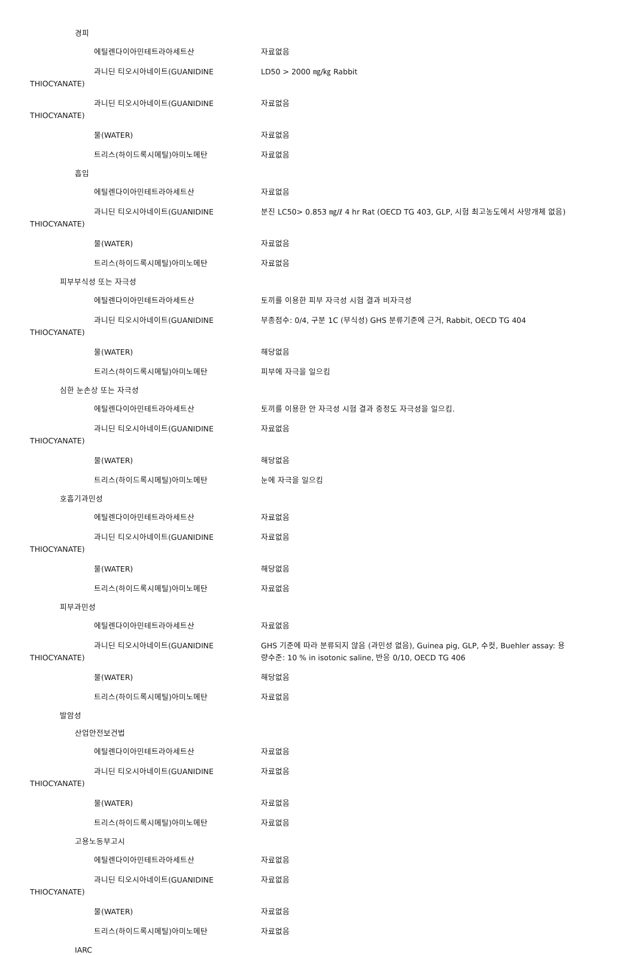경피
에틸렌다이아민테트라아세트산 자료없음
과니딘 티오시아네이트(GUANIDINE
THIOCYANATE)
LD50 > 2000 ㎎/㎏ Rabbit
과니딘 티오시아네이트(GUANIDINE
THIOCYANATE)
자료없음
물(WATER) 자료없음
트리스(하이드록시메틸)아미노메탄 자료없음
흡입
에틸렌다이아민테트라아세트산 자료없음
과니딘 티오시아네이트(GUANIDINE
THIOCYANATE)
분진 LC50> 0.853 ㎎/ℓ 4 hr Rat (OECD TG 403, GLP, 시험 최고농도에서 사망개체 없음)
물(WATER) 자료없음
트리스(하이드록시메틸)아미노메탄 자료없음
피부부식성 또는 자극성
에틸렌다이아민테트라아세트산 토끼를 이용한 피부 자극성 시험 결과 비자극성
과니딘 티오시아네이트(GUANIDINE
THIOCYANATE)
부종점수: 0/4, 구분 1C (부식성) GHS 분류기준에 근거, Rabbit, OECD TG 404
물(WATER) 해당없음
트리스(하이드록시메틸)아미노메탄 피부에 자극을 일으킴
심한 눈손상 또는 자극성
에틸렌다이아민테트라아세트산 토끼를 이용한 안 자극성 시험 결과 중정도 자극성을 일으킴.
과니딘 티오시아네이트(GUANIDINE
THIOCYANATE)
자료없음
물(WATER) 해당없음
트리스(하이드록시메틸)아미노메탄 눈에 자극을 일으킴
호흡기과민성
에틸렌다이아민테트라아세트산 자료없음
과니딘 티오시아네이트(GUANIDINE
THIOCYANATE)
자료없음
물(WATER) 해당없음
트리스(하이드록시메틸)아미노메탄 자료없음
피부과민성
에틸렌다이아민테트라아세트산 자료없음
과니딘 티오시아네이트(GUANIDINE
THIOCYANATE)
GHS 기준에 따라 분류되지 않음 (과민성 없음), Guinea pig, GLP, 수컷, Buehler assay: 용량수준: 10 % in isotonic saline, 반응 0/10, OECD TG 406
물(WATER) 해당없음
트리스(하이드록시메틸)아미노메탄 자료없음
발암성
산업안전보건법
에틸렌다이아민테트라아세트산 자료없음
과니딘 티오시아네이트(GUANIDINE
THIOCYANATE)
자료없음
물(WATER) 자료없음
트리스(하이드록시메틸)아미노메탄 자료없음
고용노동부고시
에틸렌다이아민테트라아세트산 자료없음
과니딘 티오시아네이트(GUANIDINE
THIOCYANATE)
자료없음
물(WATER) 자료없음
트리스(하이드록시메틸)아미노메탄 자료없음
IARC